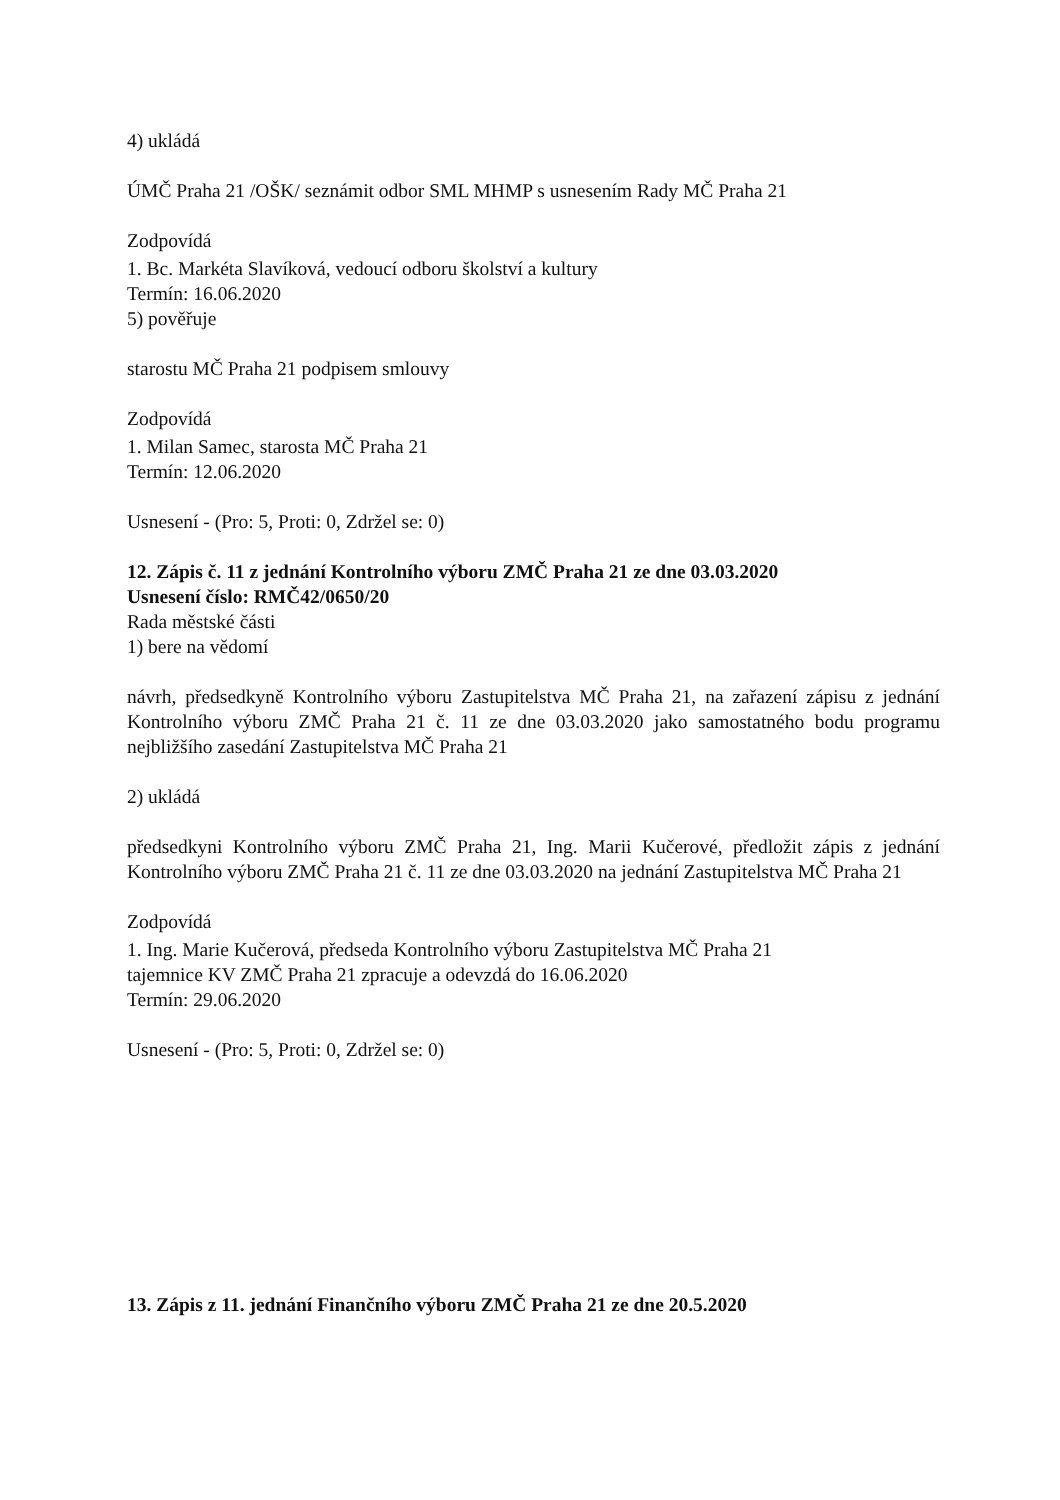4) ukládá
ÚMČ Praha 21 /OŠK/ seznámit odbor SML MHMP s usnesením Rady MČ Praha 21
Zodpovídá
1. Bc. Markéta Slavíková, vedoucí odboru školství a kultury
Termín: 16.06.2020
5) pověřuje
starostu MČ Praha 21 podpisem smlouvy
Zodpovídá
1. Milan Samec, starosta MČ Praha 21
Termín: 12.06.2020
Usnesení - (Pro: 5, Proti: 0, Zdržel se: 0)
12. Zápis č. 11 z jednání Kontrolního výboru ZMČ Praha 21 ze dne 03.03.2020
Usnesení číslo: RMČ42/0650/20
Rada městské části
1) bere na vědomí
návrh, předsedkyně Kontrolního výboru Zastupitelstva MČ Praha 21, na zařazení zápisu z jednání Kontrolního výboru ZMČ Praha 21 č. 11 ze dne 03.03.2020 jako samostatného bodu programu nejbližšího zasedání Zastupitelstva MČ Praha 21
2) ukládá
předsedkyni Kontrolního výboru ZMČ Praha 21, Ing. Marii Kučerové, předložit zápis z jednání Kontrolního výboru ZMČ Praha 21 č. 11 ze dne 03.03.2020 na jednání Zastupitelstva MČ Praha 21
Zodpovídá
1. Ing. Marie Kučerová, předseda Kontrolního výboru Zastupitelstva MČ Praha 21
tajemnice KV ZMČ Praha 21 zpracuje a odevzdá do 16.06.2020
Termín: 29.06.2020
Usnesení - (Pro: 5, Proti: 0, Zdržel se: 0)
13. Zápis z 11. jednání Finančního výboru ZMČ Praha 21 ze dne 20.5.2020